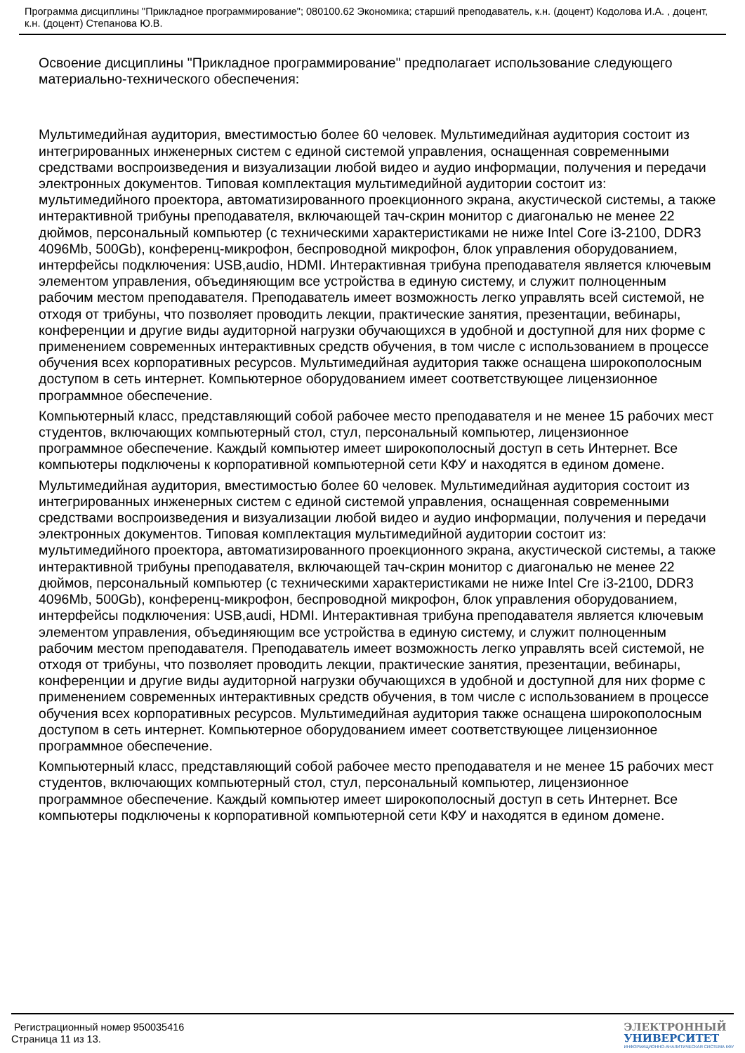Программа дисциплины "Прикладное программирование"; 080100.62 Экономика; старший преподаватель, к.н. (доцент) Кодолова И.А. , доцент, к.н. (доцент) Степанова Ю.В.
Освоение дисциплины "Прикладное программирование" предполагает использование следующего материально-технического обеспечения:
Мультимедийная аудитория, вместимостью более 60 человек. Мультимедийная аудитория состоит из интегрированных инженерных систем с единой системой управления, оснащенная современными средствами воспроизведения и визуализации любой видео и аудио информации, получения и передачи электронных документов. Типовая комплектация мультимедийной аудитории состоит из: мультимедийного проектора, автоматизированного проекционного экрана, акустической системы, а также интерактивной трибуны преподавателя, включающей тач-скрин монитор с диагональю не менее 22 дюймов, персональный компьютер (с техническими характеристиками не ниже Intel Core i3-2100, DDR3 4096Mb, 500Gb), конференц-микрофон, беспроводной микрофон, блок управления оборудованием, интерфейсы подключения: USB,audio, HDMI. Интерактивная трибуна преподавателя является ключевым элементом управления, объединяющим все устройства в единую систему, и служит полноценным рабочим местом преподавателя. Преподаватель имеет возможность легко управлять всей системой, не отходя от трибуны, что позволяет проводить лекции, практические занятия, презентации, вебинары, конференции и другие виды аудиторной нагрузки обучающихся в удобной и доступной для них форме с применением современных интерактивных средств обучения, в том числе с использованием в процессе обучения всех корпоративных ресурсов. Мультимедийная аудитория также оснащена широкополосным доступом в сеть интернет. Компьютерное оборудованием имеет соответствующее лицензионное программное обеспечение.
Компьютерный класс, представляющий собой рабочее место преподавателя и не менее 15 рабочих мест студентов, включающих компьютерный стол, стул, персональный компьютер, лицензионное программное обеспечение. Каждый компьютер имеет широкополосный доступ в сеть Интернет. Все компьютеры подключены к корпоративной компьютерной сети КФУ и находятся в едином домене.
Мультимедийная аудитория, вместимостью более 60 человек. Мультимедийная аудитория состоит из интегрированных инженерных систем с единой системой управления, оснащенная современными средствами воспроизведения и визуализации любой видео и аудио информации, получения и передачи электронных документов. Типовая комплектация мультимедийной аудитории состоит из: мультимедийного проектора, автоматизированного проекционного экрана, акустической системы, а также интерактивной трибуны преподавателя, включающей тач-скрин монитор с диагональю не менее 22 дюймов, персональный компьютер (с техническими характеристиками не ниже Intel Cre i3-2100, DDR3 4096Mb, 500Gb), конференц-микрофон, беспроводной микрофон, блок управления оборудованием, интерфейсы подключения: USB,audi, HDMI. Интерактивная трибуна преподавателя является ключевым элементом управления, объединяющим все устройства в единую систему, и служит полноценным рабочим местом преподавателя. Преподаватель имеет возможность легко управлять всей системой, не отходя от трибуны, что позволяет проводить лекции, практические занятия, презентации, вебинары, конференции и другие виды аудиторной нагрузки обучающихся в удобной и доступной для них форме с применением современных интерактивных средств обучения, в том числе с использованием в процессе обучения всех корпоративных ресурсов. Мультимедийная аудитория также оснащена широкополосным доступом в сеть интернет. Компьютерное оборудованием имеет соответствующее лицензионное программное обеспечение.
Компьютерный класс, представляющий собой рабочее место преподавателя и не менее 15 рабочих мест студентов, включающих компьютерный стол, стул, персональный компьютер, лицензионное программное обеспечение. Каждый компьютер имеет широкополосный доступ в сеть Интернет. Все компьютеры подключены к корпоративной компьютерной сети КФУ и находятся в едином домене.
Регистрационный номер 950035416
Страница 11 из 13.
ЭЛЕКТРОННЫЙ
УНИВЕРСИТЕТ
ИНФОРМАЦИОННО-АНАЛИТИЧЕСКАЯ СИСТЕМА КФУ